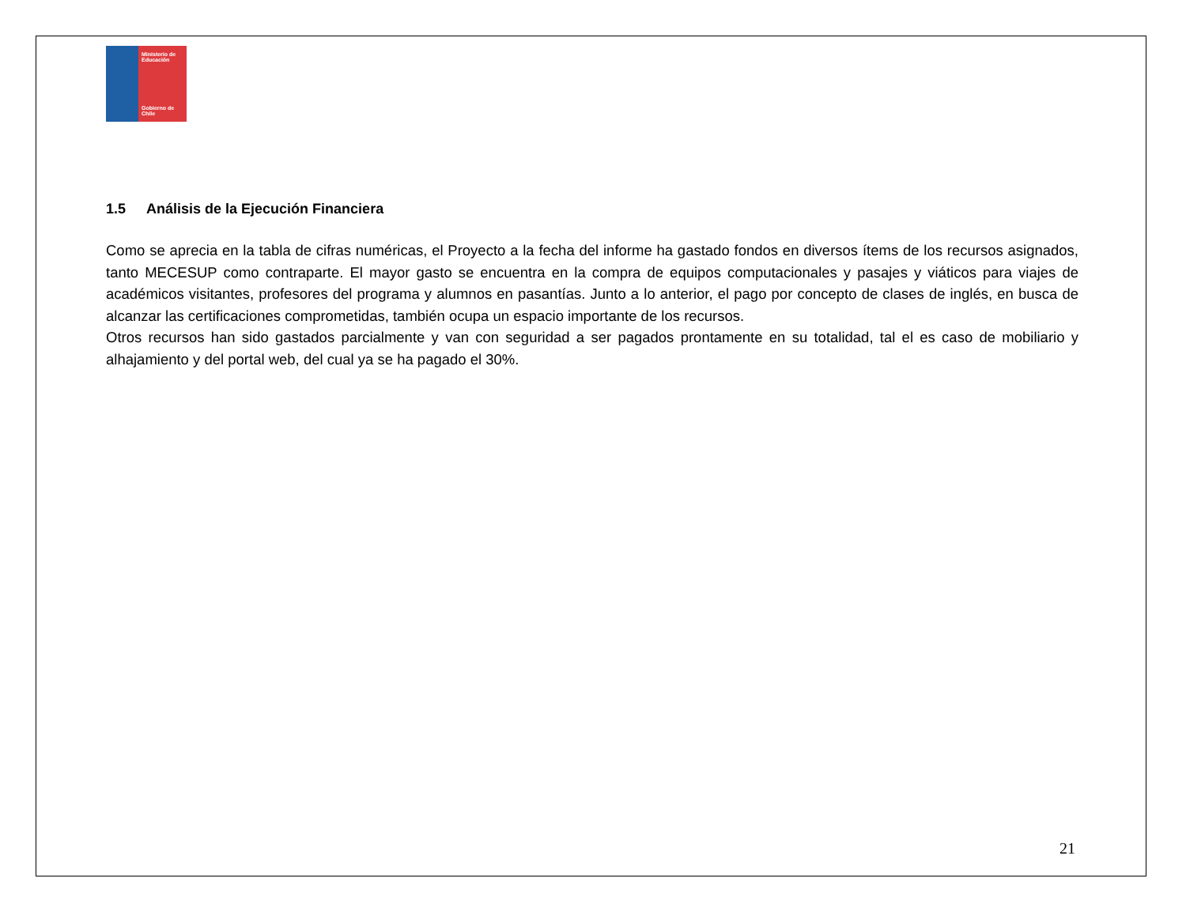Ministerio de
Educación
Gobierno de Chile
1.5 Análisis de la Ejecución Financiera
Como se aprecia en la tabla de cifras numéricas, el Proyecto a la fecha del informe ha gastado fondos en diversos ítems de los recursos asignados, tanto MECESUP como contraparte. El mayor gasto se encuentra en la compra de equipos computacionales y pasajes y viáticos para viajes de académicos visitantes, profesores del programa y alumnos en pasantías. Junto a lo anterior, el pago por concepto de clases de inglés, en busca de alcanzar las certificaciones comprometidas, también ocupa un espacio importante de los recursos.
Otros recursos han sido gastados parcialmente y van con seguridad a ser pagados prontamente en su totalidad, tal el es caso de mobiliario y alhajamiento y del portal web, del cual ya se ha pagado el 30%.
21